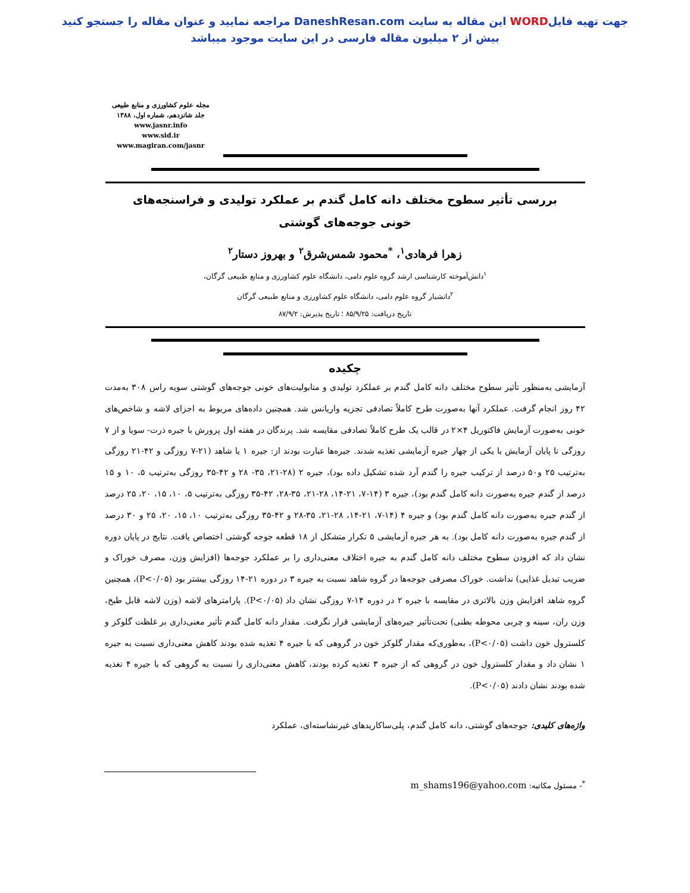جهت تهیه فایلWORD این مقاله به سایت DaneshResan.com مراجعه نمایید و عنوان مقاله را جستجو کنید
بیش از ۲ میلیون مقاله فارسی در این سایت موجود میباشد
مجله علوم کشاورزی و منابع طبیعی
جلد شانزدهم، شماره اول، ۱۳۸۸
www.jasnr.info
www.sid.ir
www.magiran.com/jasnr
بررسی تأثیر سطوح مختلف دانه کامل گندم بر عملکرد تولیدی و فراسنجه‌های
خونی جوجه‌های گوشتی
زهرا فرهادی<sup>۱</sup>، <sup>*</sup>محمود شمس‌شرق<sup>۲</sup> و بهروز دستار<sup>۲</sup>
<sup>۱</sup> دانش‌آموخته کارشناسی ارشد گروه علوم دامی، دانشگاه علوم کشاورزی و منابع طبیعی گرگان،
<sup>۲</sup> دانشیار گروه علوم دامی، دانشگاه علوم کشاورزی و منابع طبیعی گرگان
تاریخ دریافت: ۸۵/۹/۲۵ ؛ تاریخ پذیرش: ۸۷/۹/۲
چکیده
آزمایشی به‌منظور تأثیر سطوح مختلف دانه کامل گندم بر عملکرد تولیدی و متابولیت‌های خونی جوجه‌های گوشتی سویه راس ۳۰۸ به‌مدت ۴۲ روز انجام گرفت. عملکرد آنها به‌صورت طرح کاملاً تصادفی تجزیه واریانس شد. همچنین داده‌های مربوط به اجزای لاشه و شاخص‌های خونی به‌صورت آزمایش فاکتوریل ۴×۲ در قالب یک طرح کاملاً تصادفی مقایسه شد. پرندگان در هفته اول پرورش با جیره ذرت- سویا و از ۷ روزگی تا پایان آزمایش با یکی از چهار جیره آزمایشی تغذیه شدند. جیره‌ها عبارت بودند از: جیره ۱ یا شاهد (۲۱-۷ روزگی و ۴۲-۲۱ روزگی به‌ترتیب ۲۵ و۵۰ درصد از ترکیب جیره را گندم آرد شده تشکیل داده بود)، جیره ۲ (۲۸-۲۱، ۳۵- ۲۸ و ۴۲-۳۵ روزگی به‌ترتیب ۵، ۱۰ و ۱۵ درصد از گندم جیره به‌صورت دانه کامل گندم بود)، جیره ۳ (۱۴-۷، ۲۱-۱۴، ۲۸-۲۱، ۳۵-۲۸، ۴۲-۳۵ روزگی به‌ترتیب ۵، ۱۰، ۱۵، ۲۰، ۲۵ درصد از گندم جیره به‌صورت دانه کامل گندم بود) و جیره ۴ (۱۴-۷، ۲۱-۱۴، ۲۸-۲۱، ۳۵-۲۸ و ۴۲-۳۵ روزگی به‌ترتیب ۱۰، ۱۵، ۲۰، ۲۵ و ۳۰ درصد از گندم جیره به‌صورت دانه کامل بود). به هر جیره آزمایشی ۵ تکرار متشکل از ۱۸ قطعه جوجه گوشتی اختصاص یافت. نتایج در پایان دوره نشان داد که افزودن سطوح مختلف دانه کامل گندم به جیره اختلاف معنی‌داری را بر عملکرد جوجه‌ها (افزایش وزن، مصرف خوراک و ضریب تبدیل غذایی) نداشت. خوراک مصرفی جوجه‌ها در گروه شاهد نسبت به جیره ۳ در دوره ۲۱-۱۴ روزگی بیشتر بود (P<۰/۰۵)، همچنین گروه شاهد افزایش وزن بالاتری در مقایسه با جیره ۲ در دوره ۱۴-۷ روزگی نشان داد (P<۰/۰۵). پارامترهای لاشه (وزن لاشه قابل طبخ، وزن ران، سینه و چربی محوطه بطنی) تحت‌تأثیر جیره‌های آزمایشی قرار نگرفت. مقدار دانه کامل گندم تأثیر معنی‌داری بر غلظت گلوکز و کلسترول خون داشت (P<۰/۰۵)، به‌طوری‌که مقدار گلوکز خون در گروهی که با جیره ۴ تغذیه شده بودند کاهش معنی‌داری نسبت به جیره ۱ نشان داد و مقدار کلسترول خون در گروهی که از جیره ۳ تغذیه کرده بودند، کاهش معنی‌داری را نسبت به گروهی که با جیره ۴ تغذیه شده بودند نشان دادند (P<۰/۰۵).
واژه‌های کلیدی: جوجه‌های گوشتی، دانه کامل گندم، پلی‌ساکاریدهای غیرنشاسته‌ای، عملکرد
<sup>*</sup>- مسئول مکاتبه: m_shams196@yahoo.com